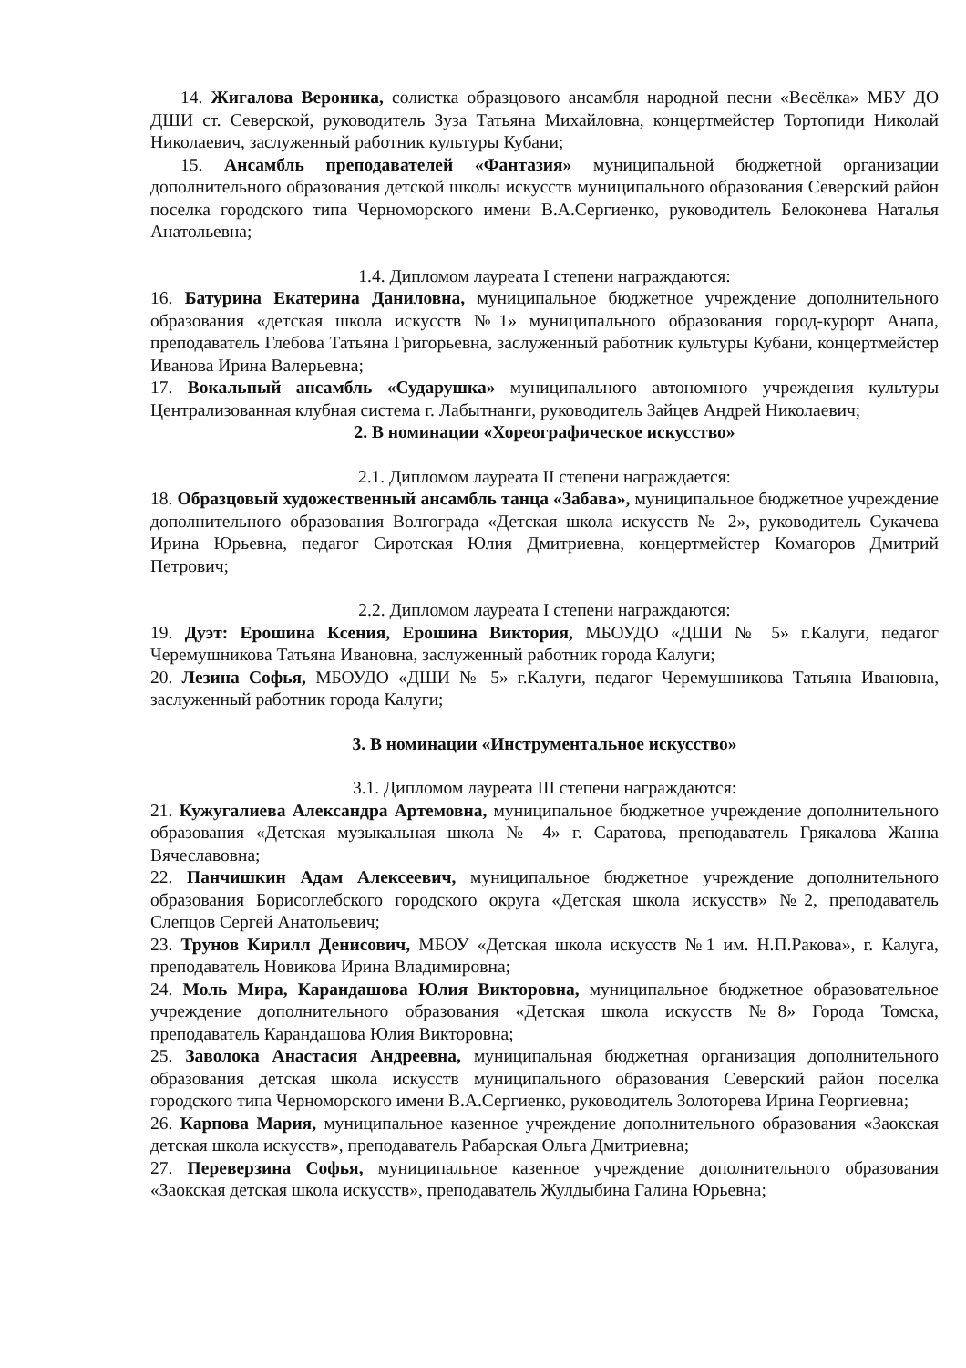14. Жигалова Вероника, солистка образцового ансамбля народной песни «Весёлка» МБУ ДО ДШИ ст. Северской, руководитель Зуза Татьяна Михайловна, концертмейстер Тортопиди Николай Николаевич, заслуженный работник культуры Кубани;
15. Ансамбль преподавателей «Фантазия» муниципальной бюджетной организации дополнительного образования детской школы искусств муниципального образования Северский район поселка городского типа Черноморского имени В.А.Сергиенко, руководитель Белоконева Наталья Анатольевна;
1.4. Дипломом лауреата I степени награждаются:
16. Батурина Екатерина Даниловна, муниципальное бюджетное учреждение дополнительного образования «детская школа искусств №1» муниципального образования город-курорт Анапа, преподаватель Глебова Татьяна Григорьевна, заслуженный работник культуры Кубани, концертмейстер Иванова Ирина Валерьевна;
17. Вокальный ансамбль «Сударушка» муниципального автономного учреждения культуры Централизованная клубная система г. Лабытнанги, руководитель Зайцев Андрей Николаевич;
2. В номинации «Хореографическое искусство»
2.1. Дипломом лауреата II степени награждается:
18. Образцовый художественный ансамбль танца «Забава», муниципальное бюджетное учреждение дополнительного образования Волгограда «Детская школа искусств № 2», руководитель Сукачева Ирина Юрьевна, педагог Сиротская Юлия Дмитриевна, концертмейстер Комагоров Дмитрий Петрович;
2.2. Дипломом лауреата I степени награждаются:
19. Дуэт: Ерошина Ксения, Ерошина Виктория, МБОУДО «ДШИ № 5» г.Калуги, педагог Черемушникова Татьяна Ивановна, заслуженный работник города Калуги;
20. Лезина Софья, МБОУДО «ДШИ № 5» г.Калуги, педагог Черемушникова Татьяна Ивановна, заслуженный работник города Калуги;
3. В номинации «Инструментальное искусство»
3.1. Дипломом лауреата III степени награждаются:
21. Кужугалиева Александра Артемовна, муниципальное бюджетное учреждение дополнительного образования «Детская музыкальная школа № 4» г. Саратова, преподаватель Грякалова Жанна Вячеславовна;
22. Панчишкин Адам Алексеевич, муниципальное бюджетное учреждение дополнительного образования Борисоглебского городского округа «Детская школа искусств» №2, преподаватель Слепцов Сергей Анатольевич;
23. Трунов Кирилл Денисович, МБОУ «Детская школа искусств №1 им. Н.П.Ракова», г. Калуга, преподаватель Новикова Ирина Владимировна;
24. Моль Мира, Карандашова Юлия Викторовна, муниципальное бюджетное образовательное учреждение дополнительного образования «Детская школа искусств №8» Города Томска, преподаватель Карандашова Юлия Викторовна;
25. Заволока Анастасия Андреевна, муниципальная бюджетная организация дополнительного образования детская школа искусств муниципального образования Северский район поселка городского типа Черноморского имени В.А.Сергиенко, руководитель Золоторева Ирина Георгиевна;
26. Карпова Мария, муниципальное казенное учреждение дополнительного образования «Заокская детская школа искусств», преподаватель Рабарская Ольга Дмитриевна;
27. Переверзина Софья, муниципальное казенное учреждение дополнительного образования «Заокская детская школа искусств», преподаватель Жулдыбина Галина Юрьевна;